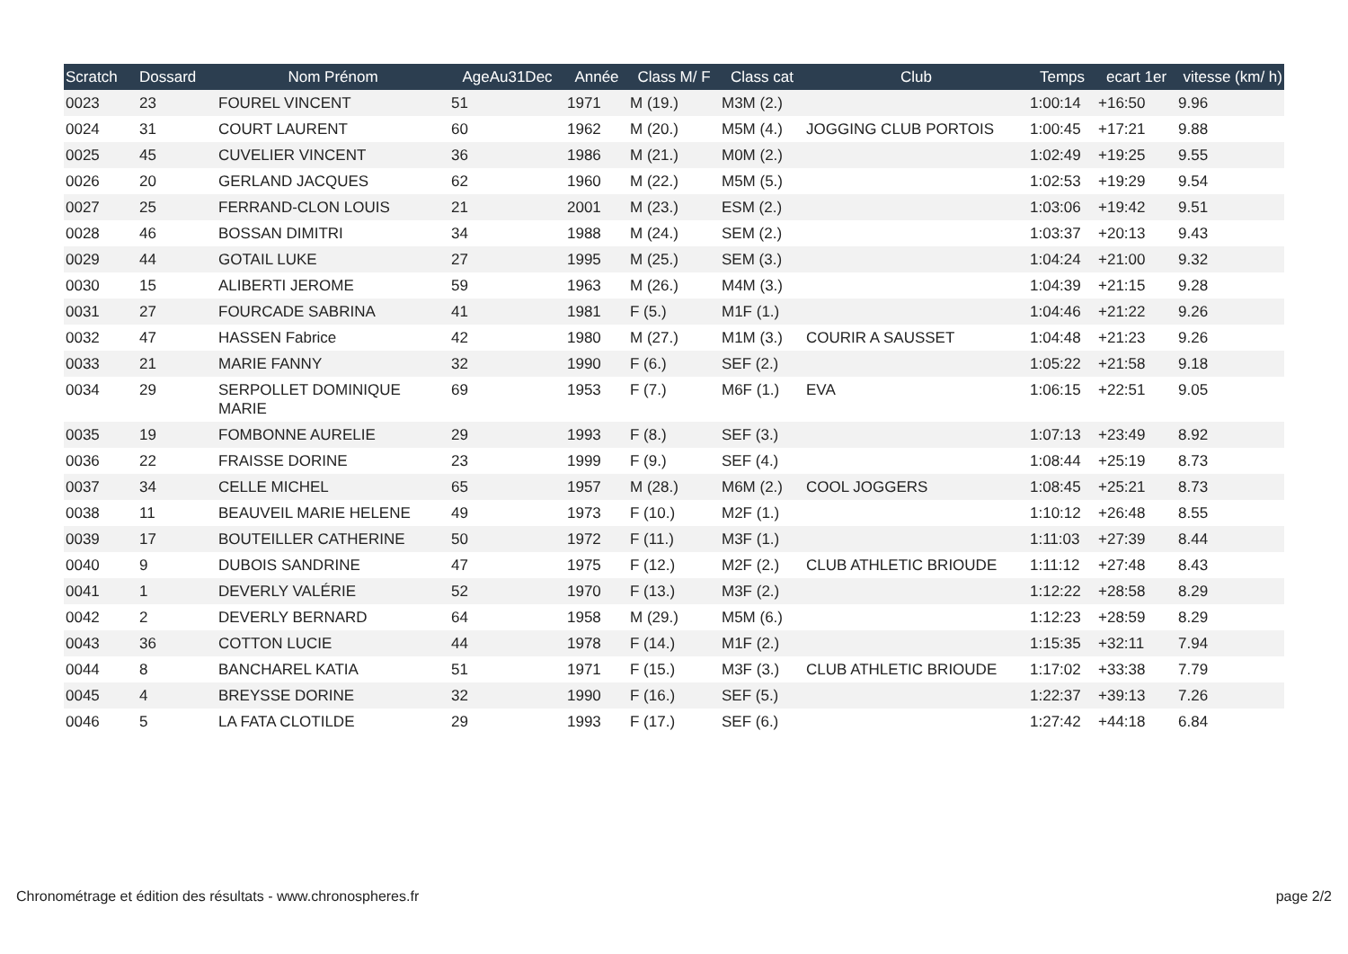| Scratch | Dossard | Nom Prénom | AgeAu31Dec | Année | Class M/ F | Class cat | Club | Temps | ecart 1er | vitesse (km/ h) |
| --- | --- | --- | --- | --- | --- | --- | --- | --- | --- | --- |
| 0023 | 23 | FOUREL VINCENT | 51 | 1971 | M (19.) | M3M (2.) | | 1:00:14 | +16:50 | 9.96 |
| 0024 | 31 | COURT LAURENT | 60 | 1962 | M (20.) | M5M (4.) | JOGGING CLUB PORTOIS | 1:00:45 | +17:21 | 9.88 |
| 0025 | 45 | CUVELIER VINCENT | 36 | 1986 | M (21.) | M0M (2.) | | 1:02:49 | +19:25 | 9.55 |
| 0026 | 20 | GERLAND JACQUES | 62 | 1960 | M (22.) | M5M (5.) | | 1:02:53 | +19:29 | 9.54 |
| 0027 | 25 | FERRAND-CLON LOUIS | 21 | 2001 | M (23.) | ESM (2.) | | 1:03:06 | +19:42 | 9.51 |
| 0028 | 46 | BOSSAN DIMITRI | 34 | 1988 | M (24.) | SEM (2.) | | 1:03:37 | +20:13 | 9.43 |
| 0029 | 44 | GOTAIL LUKE | 27 | 1995 | M (25.) | SEM (3.) | | 1:04:24 | +21:00 | 9.32 |
| 0030 | 15 | ALIBERTI JEROME | 59 | 1963 | M (26.) | M4M (3.) | | 1:04:39 | +21:15 | 9.28 |
| 0031 | 27 | FOURCADE SABRINA | 41 | 1981 | F (5.) | M1F (1.) | | 1:04:46 | +21:22 | 9.26 |
| 0032 | 47 | HASSEN Fabrice | 42 | 1980 | M (27.) | M1M (3.) | COURIR A SAUSSET | 1:04:48 | +21:23 | 9.26 |
| 0033 | 21 | MARIE FANNY | 32 | 1990 | F (6.) | SEF (2.) | | 1:05:22 | +21:58 | 9.18 |
| 0034 | 29 | SERPOLLET DOMINIQUE MARIE | 69 | 1953 | F (7.) | M6F (1.) | EVA | 1:06:15 | +22:51 | 9.05 |
| 0035 | 19 | FOMBONNE AURELIE | 29 | 1993 | F (8.) | SEF (3.) | | 1:07:13 | +23:49 | 8.92 |
| 0036 | 22 | FRAISSE DORINE | 23 | 1999 | F (9.) | SEF (4.) | | 1:08:44 | +25:19 | 8.73 |
| 0037 | 34 | CELLE MICHEL | 65 | 1957 | M (28.) | M6M (2.) | COOL JOGGERS | 1:08:45 | +25:21 | 8.73 |
| 0038 | 11 | BEAUVEIL MARIE HELENE | 49 | 1973 | F (10.) | M2F (1.) | | 1:10:12 | +26:48 | 8.55 |
| 0039 | 17 | BOUTEILLER CATHERINE | 50 | 1972 | F (11.) | M3F (1.) | | 1:11:03 | +27:39 | 8.44 |
| 0040 | 9 | DUBOIS SANDRINE | 47 | 1975 | F (12.) | M2F (2.) | CLUB ATHLETIC BRIOUDE | 1:11:12 | +27:48 | 8.43 |
| 0041 | 1 | DEVERLY VALÉRIE | 52 | 1970 | F (13.) | M3F (2.) | | 1:12:22 | +28:58 | 8.29 |
| 0042 | 2 | DEVERLY BERNARD | 64 | 1958 | M (29.) | M5M (6.) | | 1:12:23 | +28:59 | 8.29 |
| 0043 | 36 | COTTON LUCIE | 44 | 1978 | F (14.) | M1F (2.) | | 1:15:35 | +32:11 | 7.94 |
| 0044 | 8 | BANCHAREL KATIA | 51 | 1971 | F (15.) | M3F (3.) | CLUB ATHLETIC BRIOUDE | 1:17:02 | +33:38 | 7.79 |
| 0045 | 4 | BREYSSE DORINE | 32 | 1990 | F (16.) | SEF (5.) | | 1:22:37 | +39:13 | 7.26 |
| 0046 | 5 | LA FATA CLOTILDE | 29 | 1993 | F (17.) | SEF (6.) | | 1:27:42 | +44:18 | 6.84 |
Chronométrage et édition des résultats - www.chronospheres.fr
page 2/2